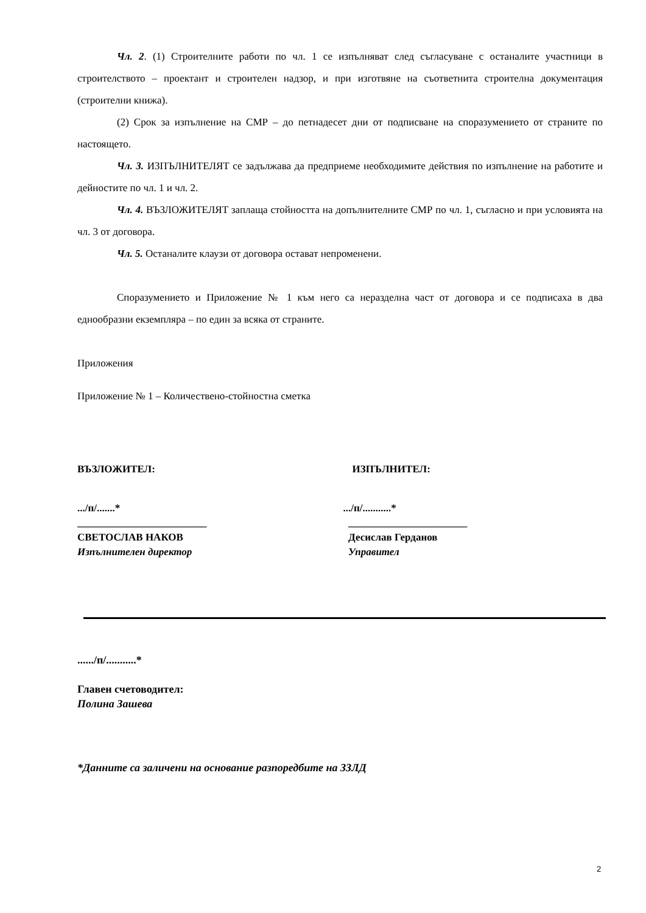Чл. 2. (1) Строителните работи по чл. 1 се изпълняват след съгласуване с останалите участници в строителството – проектант и строителен надзор, и при изготвяне на съответнита строителна документация (строителни книжа).
(2) Срок за изпълнение на СМР – до петнадесет дни от подписване на споразумението от страните по настоящето.
Чл. 3. ИЗПЪЛНИТЕЛЯТ се задължава да предприеме необходимите действия по изпълнение на работите и дейностите по чл. 1 и чл. 2.
Чл. 4. ВЪЗЛОЖИТЕЛЯТ заплаща стойността на допълнителните СМР по чл. 1, съгласно и при условията на чл. 3 от договора.
Чл. 5. Останалите клаузи от договора остават непроменени.
Споразумението и Приложение № 1 към него са неразделна част от договора и се подписаха в два еднообразни екземпляра – по един за всяка от страните.
Приложения
Приложение № 1 – Количествено-стойностна сметка
ВЪЗЛОЖИТЕЛ: ИЗПЪЛНИТЕЛ:
.../п/.......*
_________________________
СВЕТОСЛАВ НАКОВ
Изпълнителен директор
.../п/...........*
_______________________
Десислав Герданов
Управител
....../п/...........*
Главен счетоводител:
Полина Зашева
*Данните са заличени на основание разпоредбите на ЗЗЛД
2